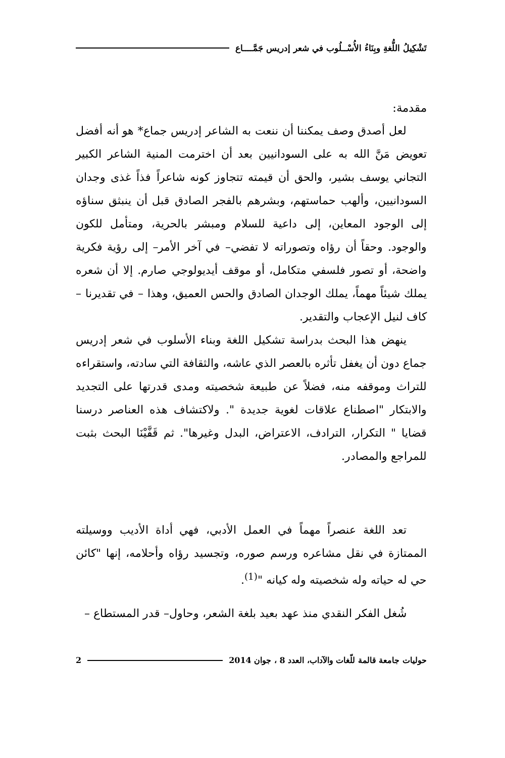تَشْكِيلُ اللُّغةِ وبِنَاءُ الأُسْــلُوب في شعر إدريس جَمَّــــاع
مقدمة:
لعل أصدق وصف يمكننا أن ننعت به الشاعر إدريس جماع* هو أنه أفضل تعويض مَنَّ الله به على السودانيين بعد أن اخترمت المنية الشاعر الكبير التجاني يوسف بشير، والحق أن قيمته تتجاوز كونه شاعراً فذاً غذى وجدان السودانيين، وألهب حماستهم، وبشرهم بالفجر الصادق قبل أن ينبثق سناؤه إلى الوجود المعاين، إلى داعية للسلام ومبشر بالحرية، ومتأمل للكون والوجود. وحقاً أن رؤاه وتصوراته لا تفضي– في آخر الأمر– إلى رؤية فكرية واضحة، أو تصور فلسفي متكامل، أو موقف أيديولوجي صارم. إلا أن شعره يملك شيئاً مهماً، يملك الوجدان الصادق والحس العميق، وهذا – في تقديرنا – كاف لنيل الإعجاب والتقدير.
ينهض هذا البحث بدراسة تشكيل اللغة وبناء الأسلوب في شعر إدريس جماع دون أن يغفل تأثره بالعصر الذي عاشه، والثقافة التي سادته، واستقراءه للتراث وموقفه منه، فضلاً عن طبيعة شخصيته ومدى قدرتها على التجديد والابتكار "اصطناع علاقات لغوية جديدة ". ولاكتشاف هذه العناصر درسنا قضايا " التكرار، الترادف، الاعتراض، البدل وغيرها". ثم قَفَّيْنَا البحث بثبت للمراجع والمصادر.
تعد اللغة عنصراً مهماً في العمل الأدبي، فهي أداة الأديب ووسيلته الممتازة في نقل مشاعره ورسم صوره، وتجسيد رؤاه وأحلامه، إنها "كائن حي له حياته وله شخصيته وله كيانه "<sup>(1)</sup>.
شُغل الفكر النقدي منذ عهد بعيد بلغة الشعر، وحاول– قدر المستطاع –
حوليات جامعة قالمة للّغات والآداب، العدد 8 ، جوان 2014 2